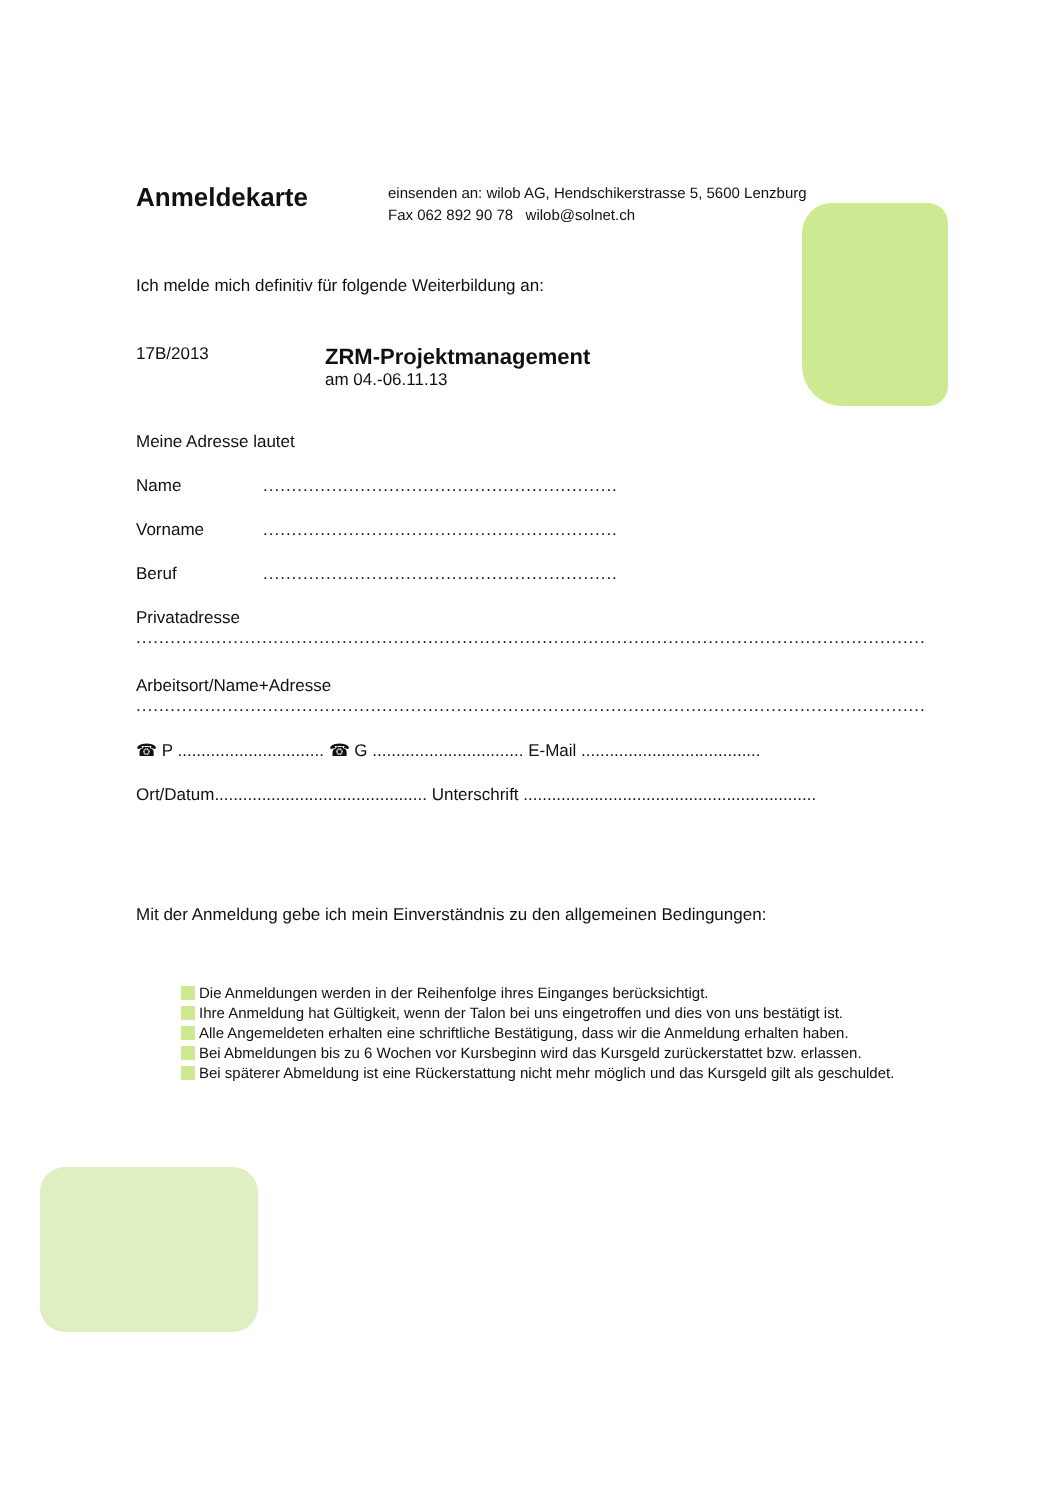Anmeldekarte
einsenden an: wilob AG, Hendschikerstrasse 5, 5600 Lenzburg
Fax 062 892 90 78 wilob@solnet.ch
Ich melde mich definitiv für folgende Weiterbildung an:
17B/2013
ZRM-Projektmanagement
am 04.-06.11.13
Meine Adresse lautet
Name ..............................................................
Vorname ..............................................................
Beruf ..............................................................
Privatadresse
..........................................................................................................................................
Arbeitsort/Name+Adresse
..........................................................................................................................................
☎ P ............................... ☎ G ................................ E-Mail ......................................
Ort/Datum............................................. Unterschrift ..............................................................
Mit der Anmeldung gebe ich mein Einverständnis zu den allgemeinen Bedingungen:
Die Anmeldungen werden in der Reihenfolge ihres Einganges berücksichtigt.
Ihre Anmeldung hat Gültigkeit, wenn der Talon bei uns eingetroffen und dies von uns bestätigt ist.
Alle Angemeldeten erhalten eine schriftliche Bestätigung, dass wir die Anmeldung erhalten haben.
Bei Abmeldungen bis zu 6 Wochen vor Kursbeginn wird das Kursgeld zurückerstattet bzw. erlassen.
Bei späterer Abmeldung ist eine Rückerstattung nicht mehr möglich und das Kursgeld gilt als geschuldet.